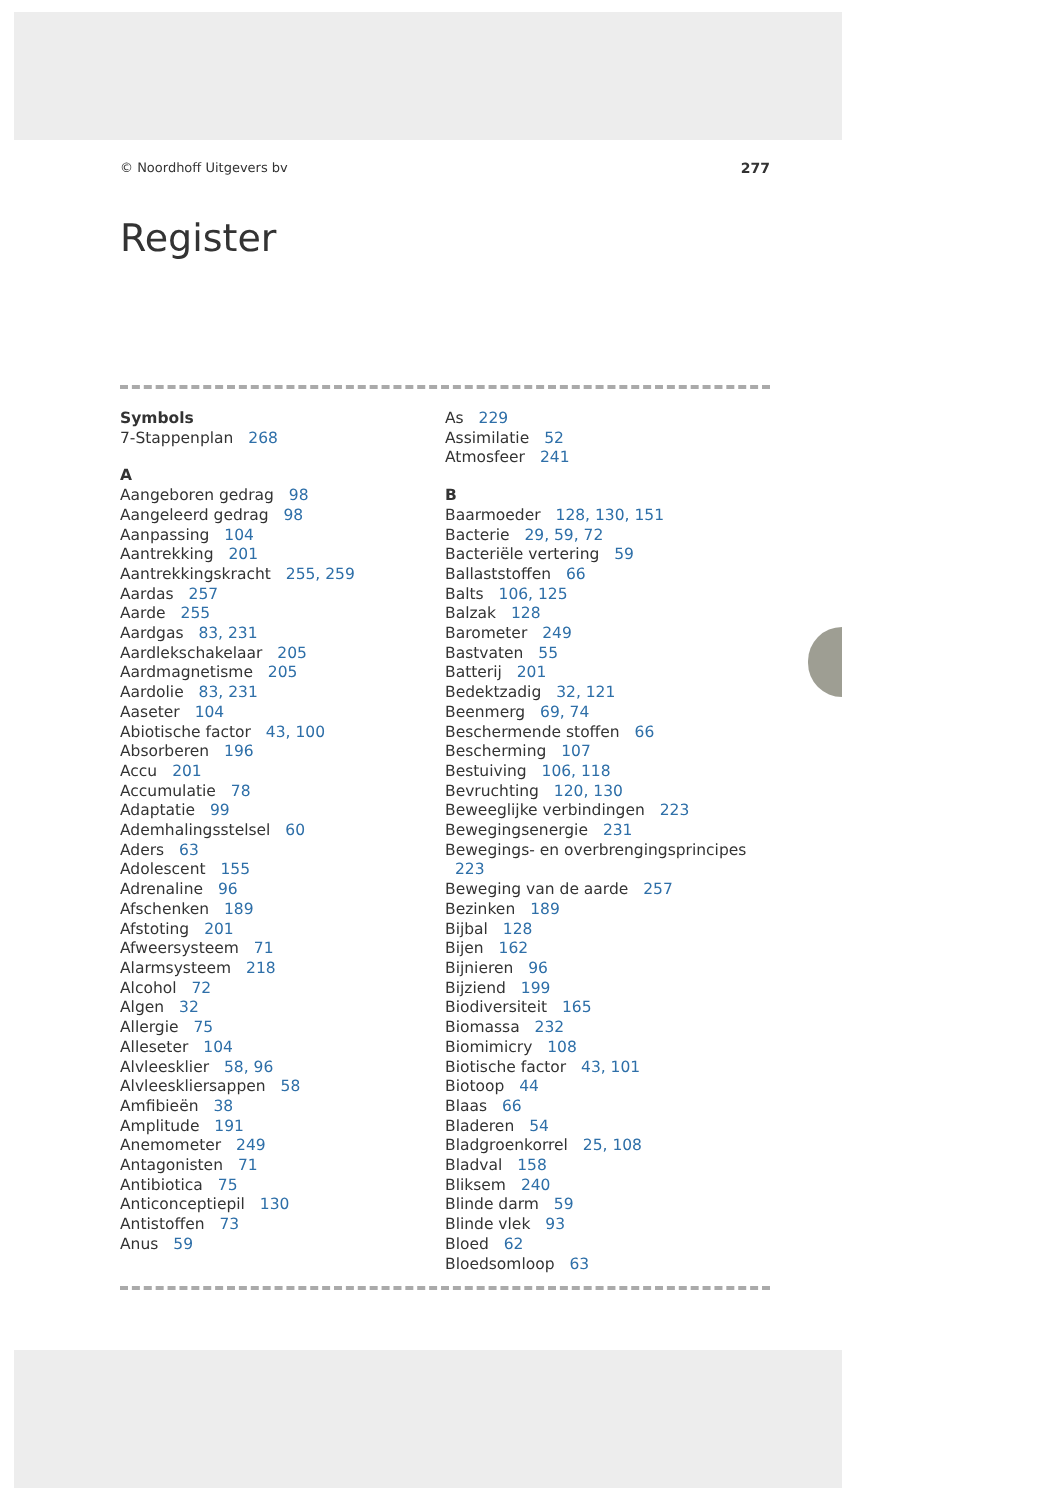© Noordhoff Uitgevers bv 277
Register
Symbols
7-Stappenplan 268
A
Aangeboren gedrag 98
Aangeleerd gedrag 98
Aanpassing 104
Aantrekking 201
Aantrekkingskracht 255, 259
Aardas 257
Aarde 255
Aardgas 83, 231
Aardlekschakelaar 205
Aardmagnetisme 205
Aardolie 83, 231
Aaseter 104
Abiotische factor 43, 100
Absorberen 196
Accu 201
Accumulatie 78
Adaptatie 99
Ademhalingsstelsel 60
Aders 63
Adolescent 155
Adrenaline 96
Afschenken 189
Afstoting 201
Afweersysteem 71
Alarmsysteem 218
Alcohol 72
Algen 32
Allergie 75
Alleseter 104
Alvleesklier 58, 96
Alvleeskliersappen 58
Amfibieën 38
Amplitude 191
Anemometer 249
Antagonisten 71
Antibiotica 75
Anticonceptiepil 130
Antistoffen 73
Anus 59
As 229
Assimilatie 52
Atmosfeer 241
B
Baarmoeder 128, 130, 151
Bacterie 29, 59, 72
Bacteriële vertering 59
Ballaststoffen 66
Balts 106, 125
Balzak 128
Barometer 249
Bastvaten 55
Batterij 201
Bedektzadig 32, 121
Beenmerg 69, 74
Beschermende stoffen 66
Bescherming 107
Bestuiving 106, 118
Bevruchting 120, 130
Beweeglijke verbindingen 223
Bewegingsenergie 231
Bewegings- en overbrengingsprincipes 223
Beweging van de aarde 257
Bezinken 189
Bijbal 128
Bijen 162
Bijnieren 96
Bijziend 199
Biodiversiteit 165
Biomassa 232
Biomimicry 108
Biotische factor 43, 101
Biotoop 44
Blaas 66
Bladeren 54
Bladgroenkorrel 25, 108
Bladval 158
Bliksem 240
Blinde darm 59
Blinde vlek 93
Bloed 62
Bloedsomloop 63